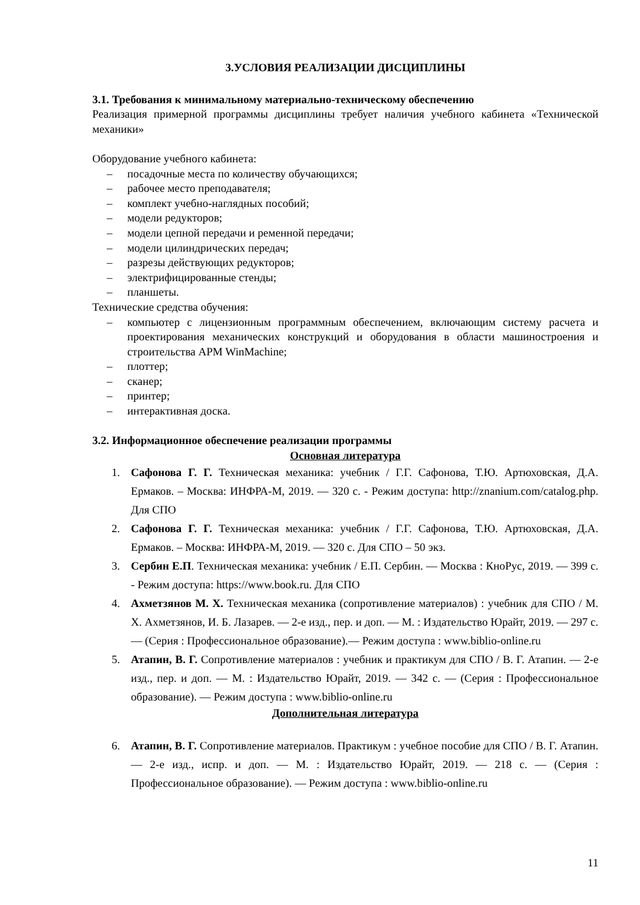3.УСЛОВИЯ РЕАЛИЗАЦИИ ДИСЦИПЛИНЫ
3.1. Требования к минимальному материально-техническому обеспечению
Реализация примерной программы дисциплины требует наличия учебного кабинета «Технической механики»
Оборудование учебного кабинета:
– посадочные места по количеству обучающихся;
– рабочее место преподавателя;
– комплект учебно-наглядных пособий;
– модели редукторов;
– модели цепной передачи и ременной передачи;
– модели цилиндрических передач;
– разрезы действующих редукторов;
– электрифицированные стенды;
– планшеты.
Технические средства обучения:
– компьютер с лицензионным программным обеспечением, включающим систему расчета и проектирования механических конструкций и оборудования в области машиностроения и строительства APM WinMachine;
– плоттер;
– сканер;
– принтер;
– интерактивная доска.
3.2. Информационное обеспечение реализации программы
Основная литература
1. Сафонова Г. Г. Техническая механика: учебник / Г.Г. Сафонова, Т.Ю. Артюховская, Д.А. Ермаков. – Москва: ИНФРА-М, 2019. — 320 с. - Режим доступа: http://znanium.com/catalog.php. Для СПО
2. Сафонова Г. Г. Техническая механика: учебник / Г.Г. Сафонова, Т.Ю. Артюховская, Д.А. Ермаков. – Москва: ИНФРА-М, 2019. — 320 с. Для СПО – 50 экз.
3. Сербин Е.П. Техническая механика: учебник / Е.П. Сербин. — Москва : КноРус, 2019. — 399 с. - Режим доступа: https://www.book.ru. Для СПО
4. Ахметзянов М. Х. Техническая механика (сопротивление материалов) : учебник для СПО / М. Х. Ахметзянов, И. Б. Лазарев. — 2-е изд., пер. и доп. — М. : Издательство Юрайт, 2019. — 297 с. — (Серия : Профессиональное образование).— Режим доступа : www.biblio-online.ru
5. Атапин, В. Г. Сопротивление материалов : учебник и практикум для СПО / В. Г. Атапин. — 2-е изд., пер. и доп. — М. : Издательство Юрайт, 2019. — 342 с. — (Серия : Профессиональное образование). — Режим доступа : www.biblio-online.ru
Дополнительная литература
6. Атапин, В. Г. Сопротивление материалов. Практикум : учебное пособие для СПО / В. Г. Атапин. — 2-е изд., испр. и доп. — М. : Издательство Юрайт, 2019. — 218 с. — (Серия : Профессиональное образование). — Режим доступа : www.biblio-online.ru
11